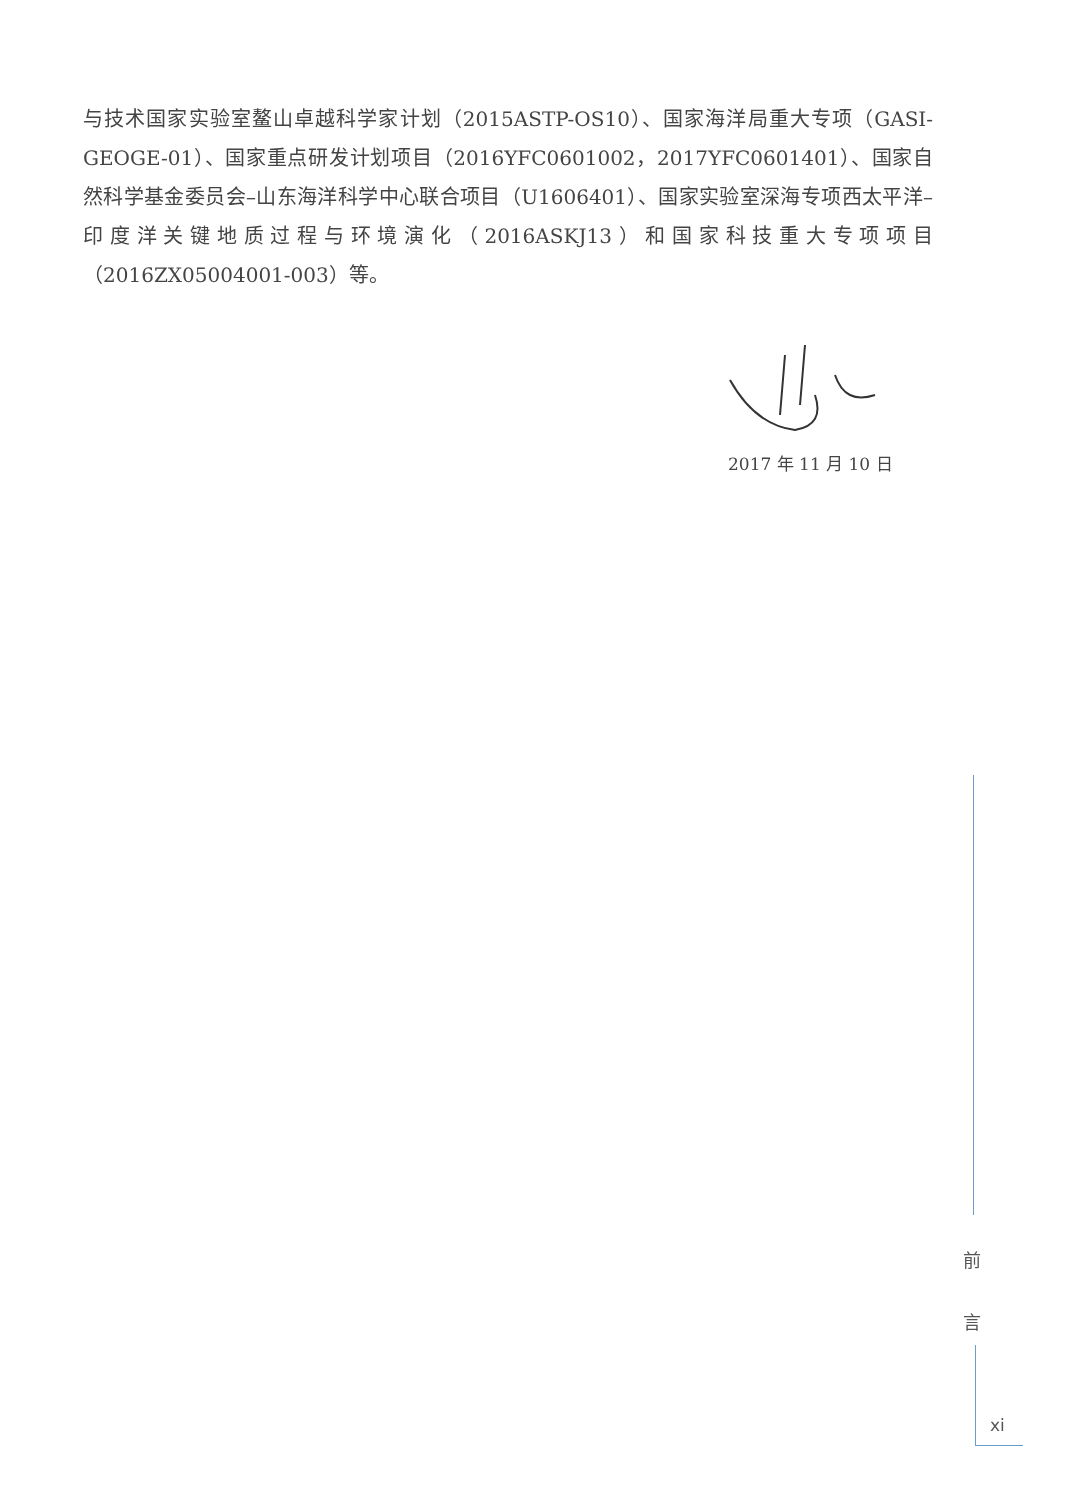与技术国家实验室鳌山卓越科学家计划（2015ASTP-OS10）、国家海洋局重大专项（GASI-GEOGE-01）、国家重点研发计划项目（2016YFC0601002，2017YFC0601401）、国家自然科学基金委员会–山东海洋科学中心联合项目（U1606401）、国家实验室深海专项西太平洋–印度洋关键地质过程与环境演化（2016ASKJ13）和国家科技重大专项项目（2016ZX05004001-003）等。
2017 年 11 月 10 日
前
言
xi